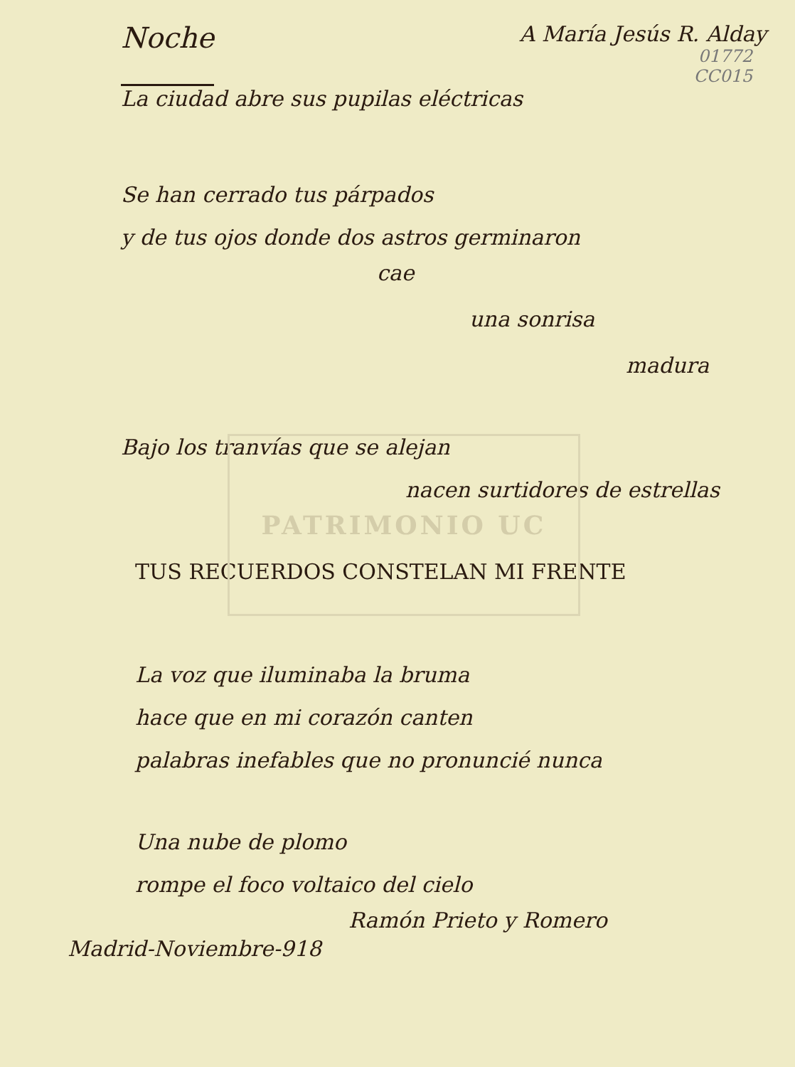PATRIMONIO UC
Noche
A María Jesús R. Alday
01772
CC015
La ciudad abre sus pupilas eléctricas
Se han cerrado tus párpados
y de tus ojos donde dos astros germinaron
cae
una sonrisa
madura
Bajo los tranvías que se alejan
nacen surtidores de estrellas
TUS RECUERDOS CONSTELAN MI FRENTE
La voz que iluminaba la bruma
hace que en mi corazón canten
palabras inefables que no pronuncié nunca
Una nube de plomo
rompe el foco voltaico del cielo
Ramón Prieto y Romero
Madrid-Noviembre-918